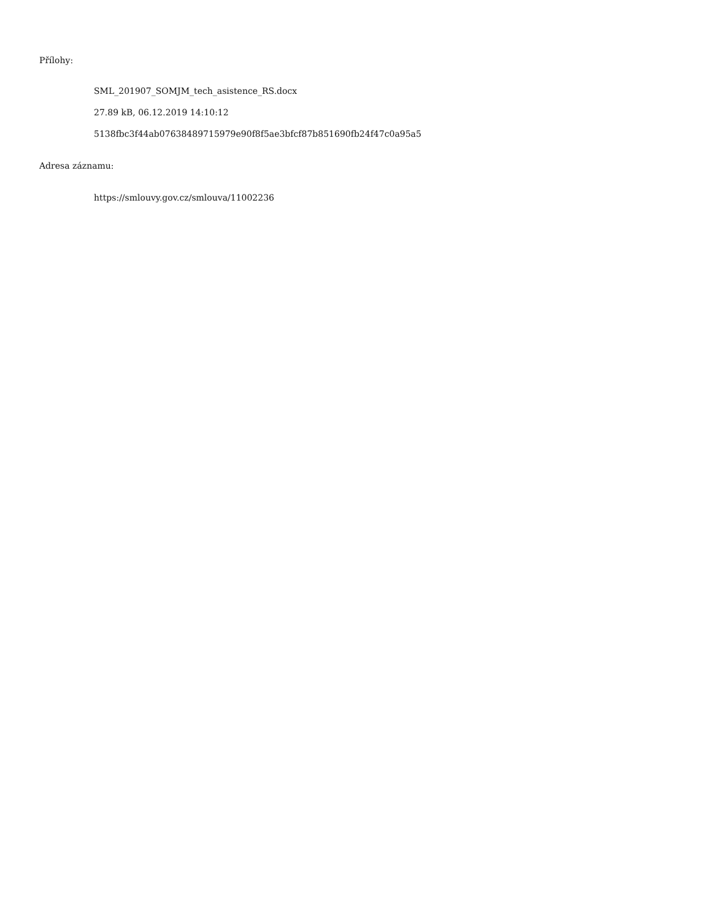Přílohy:
SML_201907_SOMJM_tech_asistence_RS.docx
27.89 kB, 06.12.2019 14:10:12
5138fbc3f44ab07638489715979e90f8f5ae3bfcf87b851690fb24f47c0a95a5
Adresa záznamu:
https://smlouvy.gov.cz/smlouva/11002236